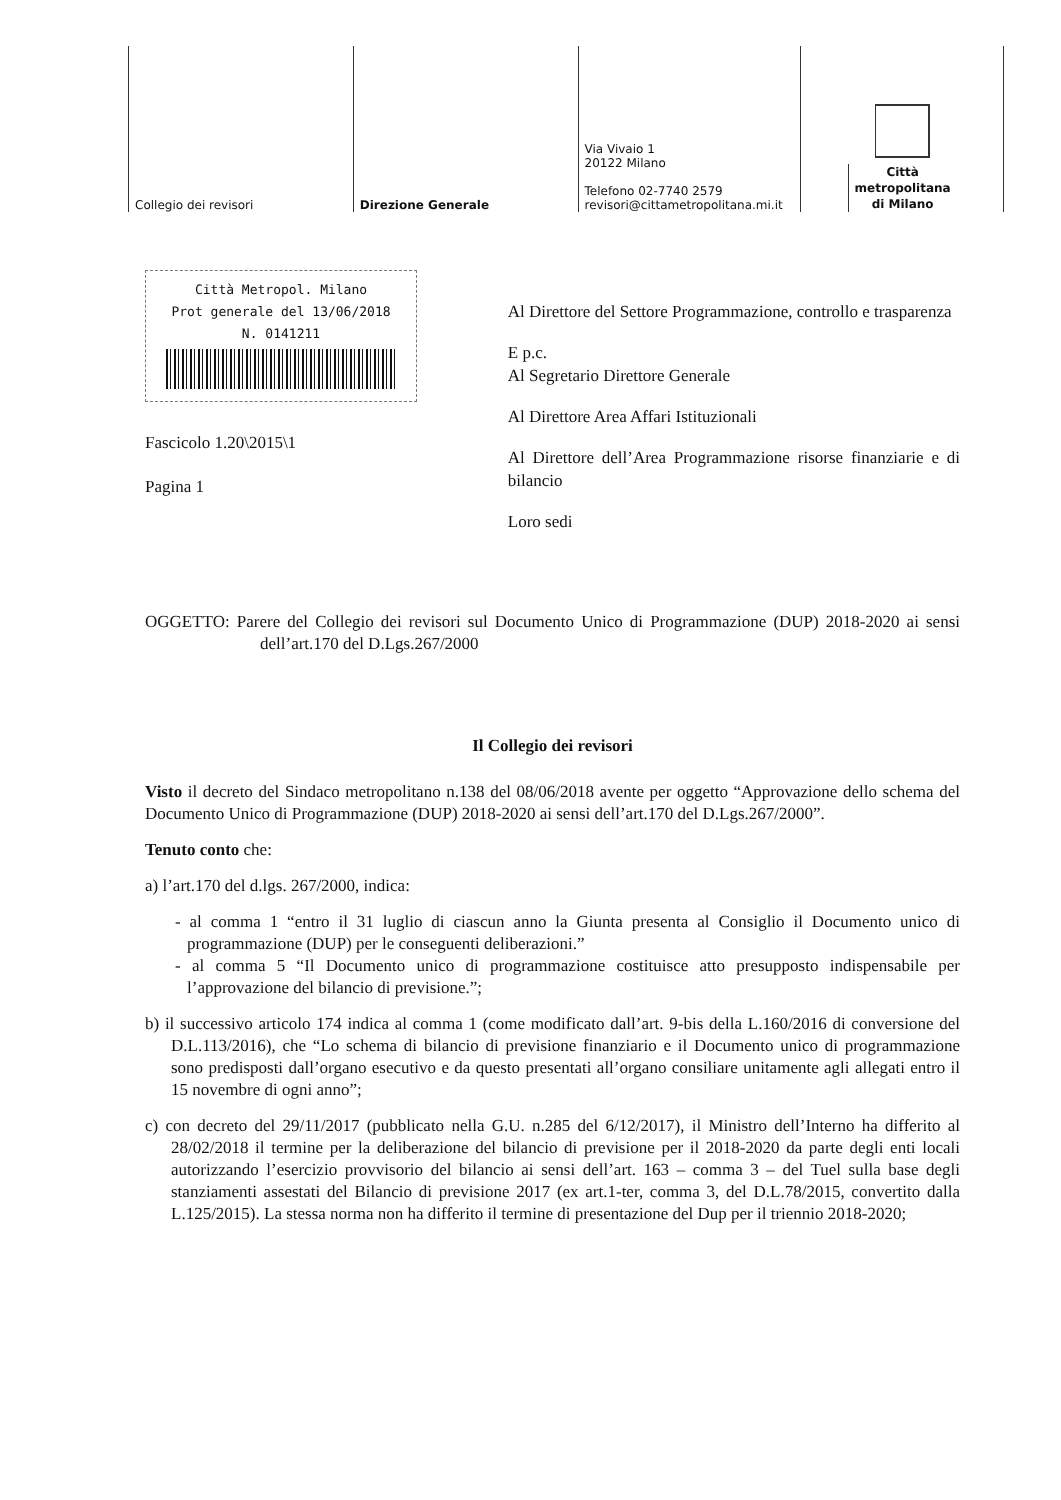Collegio dei revisori Direzione Generale Via Vivaio 1
20122 Milano
Telefono 02-7740 2579
revisori@cittametropolitana.mi.it
Città
metropolitana
di Milano
Città Metropol. Milano
Prot generale del 13/06/2018
N. 0141211
Fascicolo 1.20\2015\1
Pagina 1
Al Direttore del Settore Programmazione, controllo e trasparenza
E p.c.
Al Segretario Direttore Generale
Al Direttore Area Affari Istituzionali
Al Direttore dell’Area Programmazione risorse finanziarie e di bilancio
Loro sedi
OGGETTO: Parere del Collegio dei revisori sul Documento Unico di Programmazione (DUP) 2018-2020 ai sensi dell’art.170 del D.Lgs.267/2000
Il Collegio dei revisori
Visto il decreto del Sindaco metropolitano n.138 del 08/06/2018 avente per oggetto “Approvazione dello schema del Documento Unico di Programmazione (DUP) 2018-2020 ai sensi dell’art.170 del D.Lgs.267/2000”.
Tenuto conto che:
a) l’art.170 del d.lgs. 267/2000, indica:
- al comma 1 “entro il 31 luglio di ciascun anno la Giunta presenta al Consiglio il Documento unico di programmazione (DUP) per le conseguenti deliberazioni.”
- al comma 5 “Il Documento unico di programmazione costituisce atto presupposto indispensabile per l’approvazione del bilancio di previsione.”;
b) il successivo articolo 174 indica al comma 1 (come modificato dall’art. 9-bis della L.160/2016 di conversione del D.L.113/2016), che “Lo schema di bilancio di previsione finanziario e il Documento unico di programmazione sono predisposti dall’organo esecutivo e da questo presentati all’organo consiliare unitamente agli allegati entro il 15 novembre di ogni anno”;
c) con decreto del 29/11/2017 (pubblicato nella G.U. n.285 del 6/12/2017), il Ministro dell’Interno ha differito al 28/02/2018 il termine per la deliberazione del bilancio di previsione per il 2018-2020 da parte degli enti locali autorizzando l’esercizio provvisorio del bilancio ai sensi dell’art. 163 – comma 3 – del Tuel sulla base degli stanziamenti assestati del Bilancio di previsione 2017 (ex art.1-ter, comma 3, del D.L.78/2015, convertito dalla L.125/2015). La stessa norma non ha differito il termine di presentazione del Dup per il triennio 2018-2020;